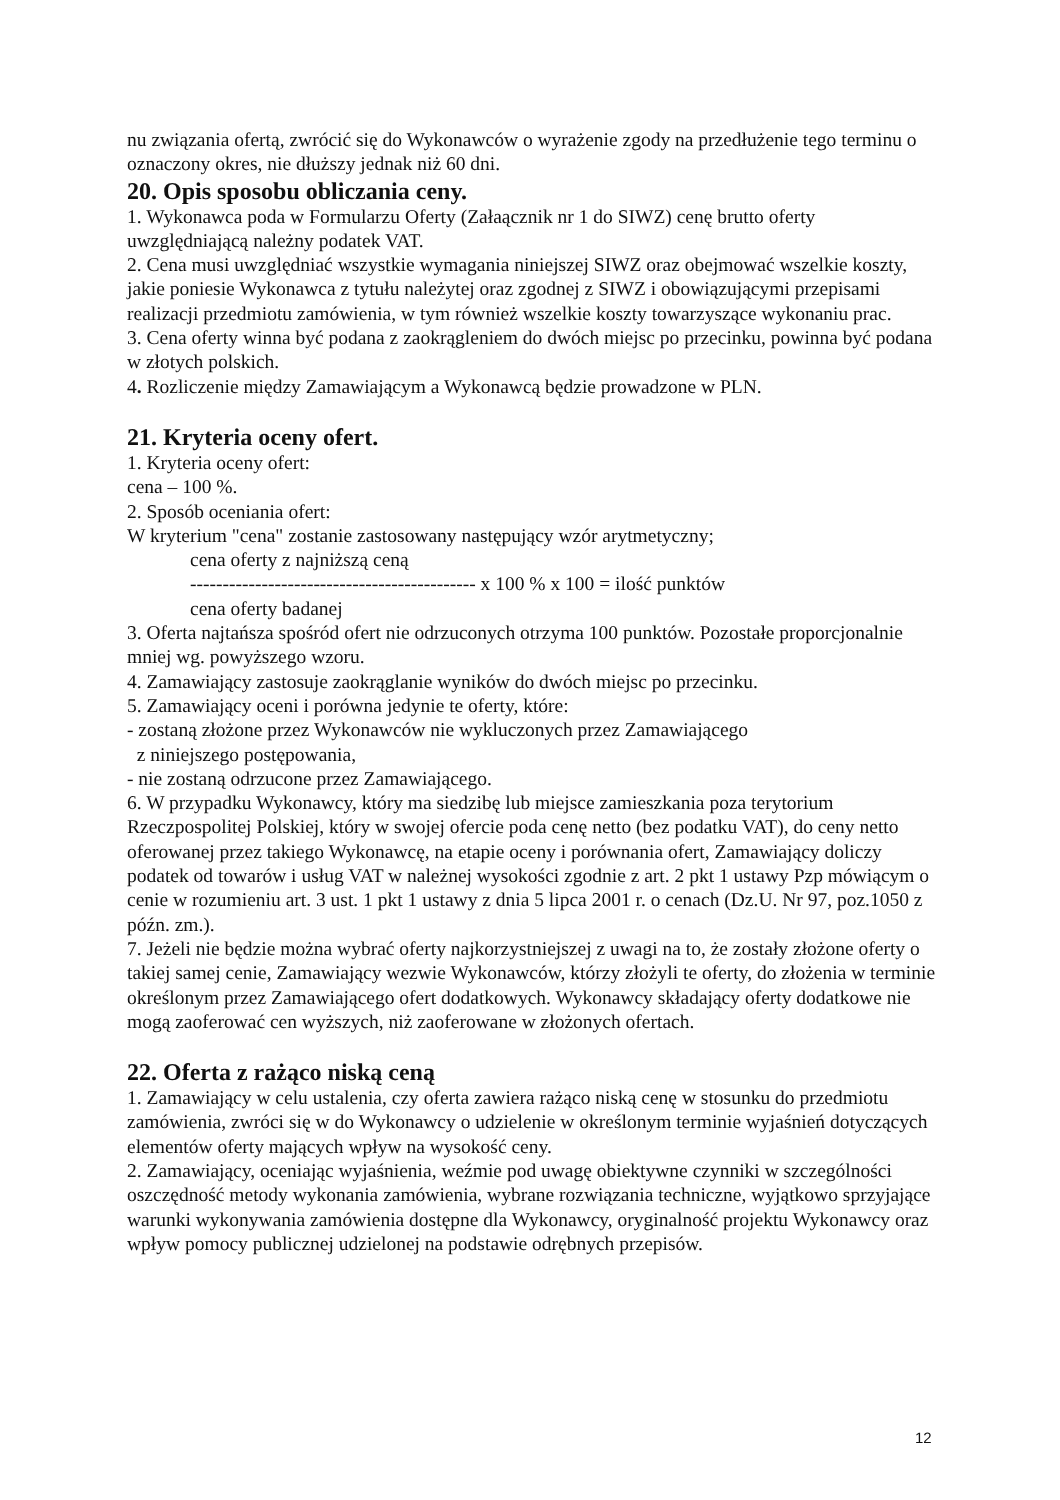nu związania ofertą, zwrócić się do Wykonawców o wyrażenie zgody na przedłużenie tego terminu o oznaczony okres, nie dłuższy jednak niż 60 dni.
20. Opis sposobu obliczania ceny.
1. Wykonawca poda w Formularzu Oferty (Załaącznik nr 1 do SIWZ) cenę brutto oferty uwzględniającą należny podatek VAT.
2. Cena musi uwzględniać wszystkie wymagania niniejszej SIWZ oraz obejmować wszelkie koszty, jakie poniesie Wykonawca z tytułu należytej oraz zgodnej z SIWZ i obowiązującymi przepisami realizacji przedmiotu zamówienia, w tym również wszelkie koszty towarzyszące wykonaniu prac.
3. Cena oferty winna być podana z zaokrągleniem do dwóch miejsc po przecinku, powinna być podana w złotych polskich.
4. Rozliczenie między Zamawiającym a Wykonawcą będzie prowadzone w PLN.
21. Kryteria oceny ofert.
1. Kryteria oceny ofert:
cena – 100 %.
2. Sposób oceniania ofert:
W kryterium "cena" zostanie zastosowany następujący wzór arytmetyczny;
cena oferty z najniższą ceną
-------------------------------------------- x 100 % x 100 = ilość punktów
cena oferty badanej
3. Oferta najtańsza spośród ofert nie odrzuconych otrzyma 100 punktów. Pozostałe proporcjonalnie mniej wg. powyższego wzoru.
4. Zamawiający zastosuje zaokrąglanie wyników do dwóch miejsc po przecinku.
5. Zamawiający oceni i porówna jedynie te oferty, które:
- zostaną złożone przez Wykonawców nie wykluczonych przez Zamawiającego
z niniejszego postępowania,
- nie zostaną odrzucone przez Zamawiającego.
6. W przypadku Wykonawcy, który ma siedzibę lub miejsce zamieszkania poza terytorium Rzeczpospolitej Polskiej, który w swojej ofercie poda cenę netto (bez podatku VAT), do ceny netto oferowanej przez takiego Wykonawcę, na etapie oceny i porównania ofert, Zamawiający doliczy podatek od towarów i usług VAT w należnej wysokości zgodnie z art. 2 pkt 1 ustawy Pzp mówiącym o cenie w rozumieniu art. 3 ust. 1 pkt 1 ustawy z dnia 5 lipca 2001 r. o cenach (Dz.U. Nr 97, poz.1050 z późn. zm.).
7. Jeżeli nie będzie można wybrać oferty najkorzystniejszej z uwagi na to, że zostały złożone oferty o takiej samej cenie, Zamawiający wezwie Wykonawców, którzy złożyli te oferty, do złożenia w terminie określonym przez Zamawiającego ofert dodatkowych. Wykonawcy składający oferty dodatkowe nie mogą zaoferować cen wyższych, niż zaoferowane w złożonych ofertach.
22. Oferta z rażąco niską ceną
1. Zamawiający w celu ustalenia, czy oferta zawiera rażąco niską cenę w stosunku do przedmiotu zamówienia, zwróci się w do Wykonawcy o udzielenie w określonym terminie wyjaśnień dotyczących elementów oferty mających wpływ na wysokość ceny.
2. Zamawiający, oceniając wyjaśnienia, weźmie pod uwagę obiektywne czynniki w szczególności oszczędność metody wykonania zamówienia, wybrane rozwiązania techniczne, wyjątkowo sprzyjające warunki wykonywania zamówienia dostępne dla Wykonawcy, oryginalność projektu Wykonawcy oraz wpływ pomocy publicznej udzielonej na podstawie odrębnych przepisów.
12